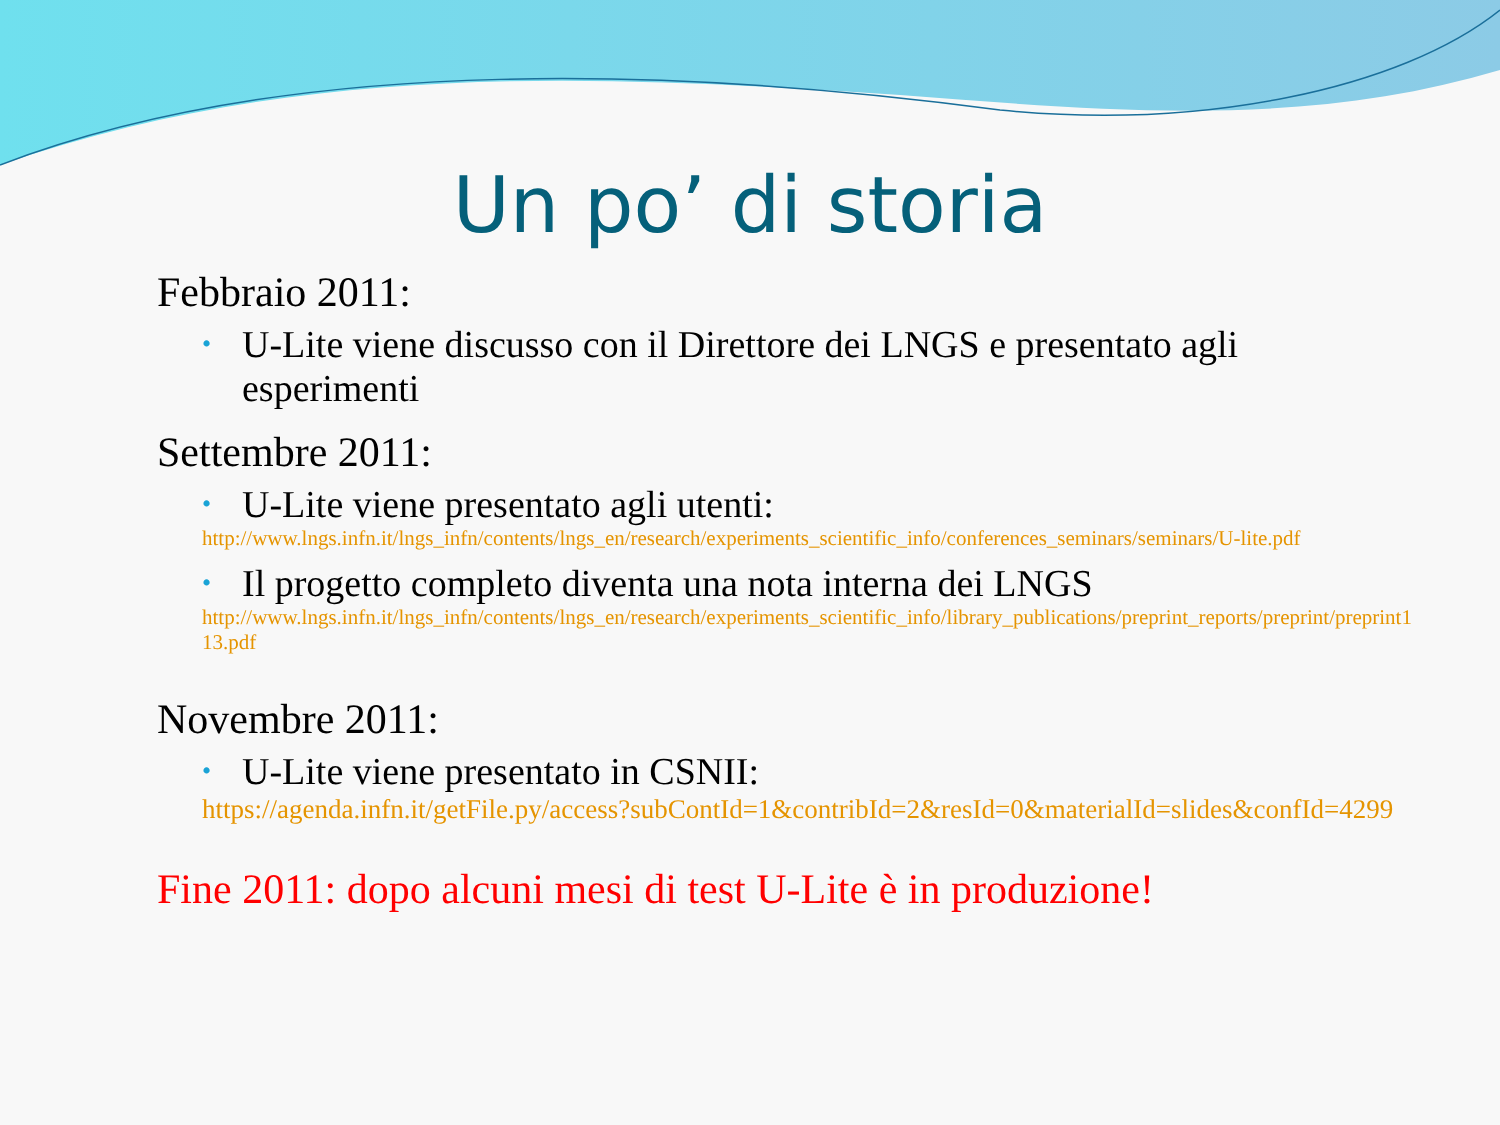Un po’ di storia
Febbraio 2011:
• U-Lite viene discusso con il Direttore dei LNGS e presentato agli esperimenti
Settembre 2011:
• U-Lite viene presentato agli utenti:
http://www.lngs.infn.it/lngs_infn/contents/lngs_en/research/experiments_scientific_info/conferences_seminars/seminars/U-lite.pdf
• Il progetto completo diventa una nota interna dei LNGS
http://www.lngs.infn.it/lngs_infn/contents/lngs_en/research/experiments_scientific_info/library_publications/preprint_reports/preprint/preprint113.pdf
Novembre 2011:
• U-Lite viene presentato in CSNII:
https://agenda.infn.it/getFile.py/access?subContId=1&contribId=2&resId=0&materialId=slides&confId=4299
Fine 2011: dopo alcuni mesi di test U-Lite è in produzione!